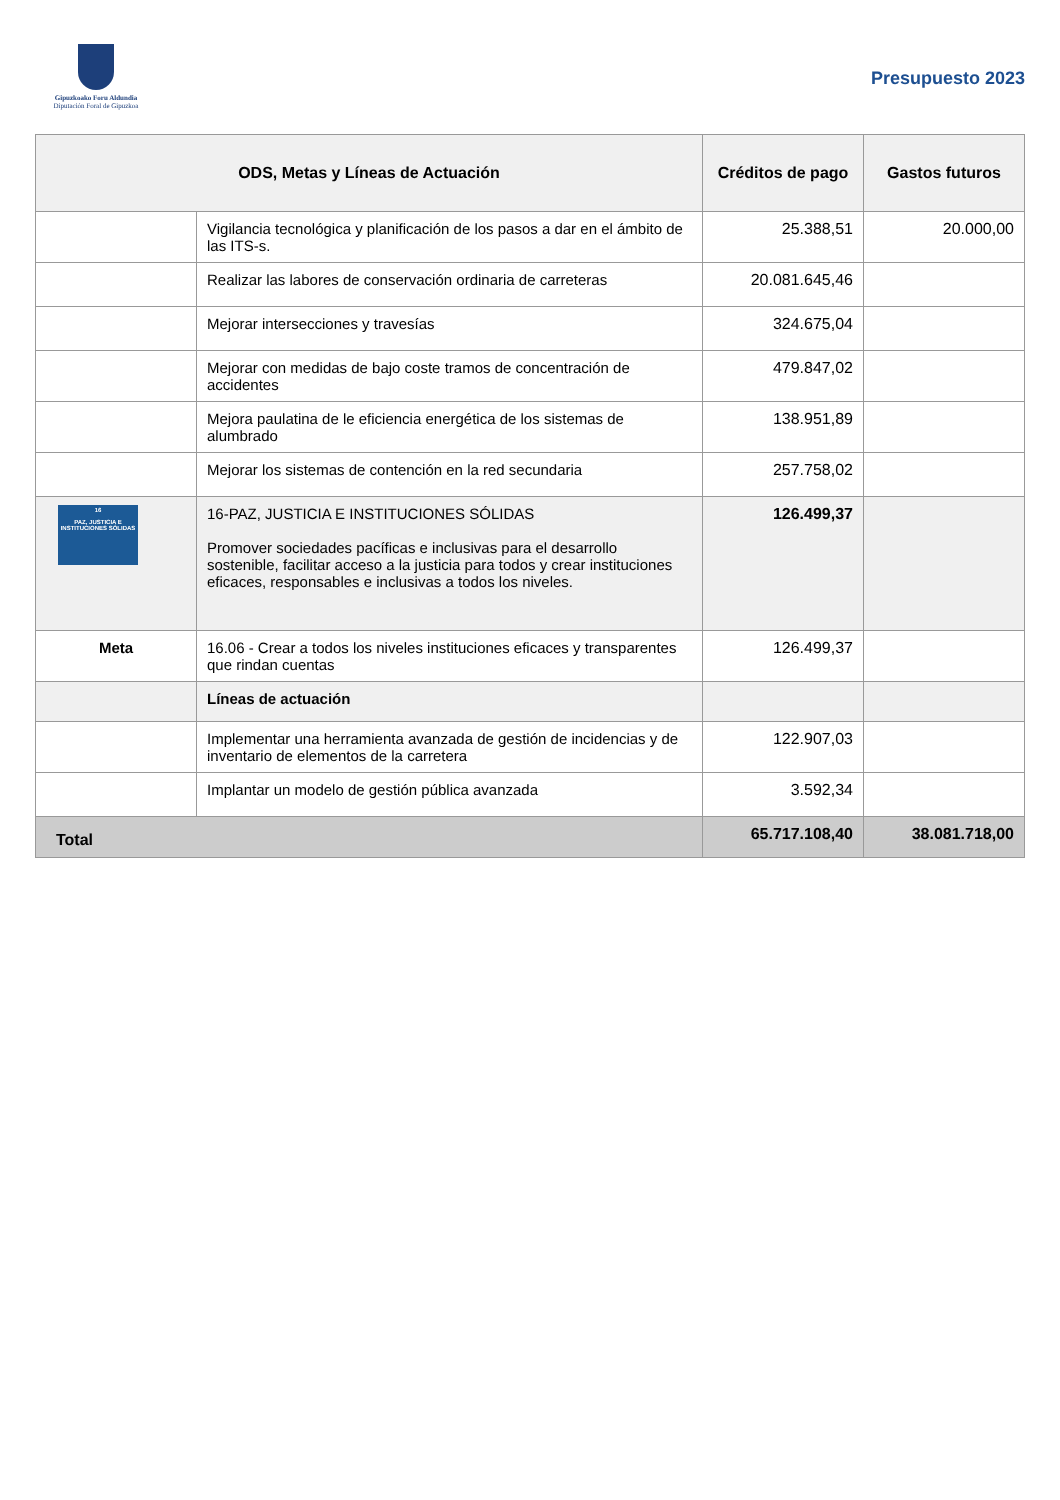Gipuzkoako Foru Aldundia
Diputación Foral de Gipuzkoa
Presupuesto 2023
| ODS, Metas y Líneas de Actuación | | Créditos de pago | Gastos futuros |
| --- | --- | --- | --- |
| | Vigilancia tecnológica y planificación de los pasos a dar en el ámbito de las ITS-s. | 25.388,51 | 20.000,00 |
| | Realizar las labores de conservación ordinaria de carreteras | 20.081.645,46 | |
| | Mejorar intersecciones y travesías | 324.675,04 | |
| | Mejorar con medidas de bajo coste tramos de concentración de accidentes | 479.847,02 | |
| | Mejora paulatina de le eficiencia energética de los sistemas de alumbrado | 138.951,89 | |
| | Mejorar los sistemas de contención en la red secundaria | 257.758,02 | |
| 16 PAZ, JUSTICIA E INSTITUCIONES SÓLIDAS | 16-PAZ, JUSTICIA E INSTITUCIONES SÓLIDAS Promover sociedades pacíficas e inclusivas para el desarrollo sostenible, facilitar acceso a la justicia para todos y crear instituciones eficaces, responsables e inclusivas a todos los niveles. | 126.499,37 | |
| Meta | 16.06 - Crear a todos los niveles instituciones eficaces y transparentes que rindan cuentas | 126.499,37 | |
| | Líneas de actuación | | |
| | Implementar una herramienta avanzada de gestión de incidencias y de inventario de elementos de la carretera | 122.907,03 | |
| | Implantar un modelo de gestión pública avanzada | 3.592,34 | |
| Total | | 65.717.108,40 | 38.081.718,00 |